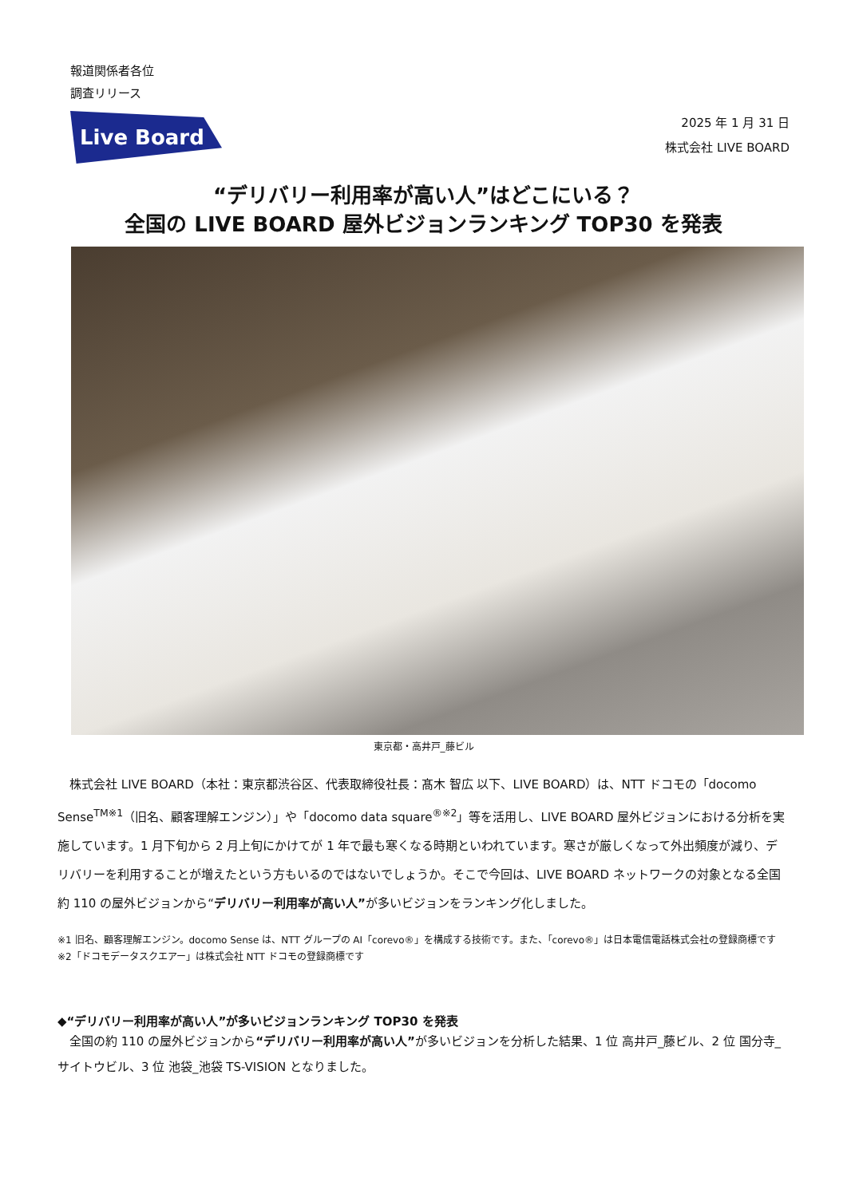報道関係者各位
調査リリース
Live Board
2025 年 1 月 31 日
株式会社 LIVE BOARD
“デリバリー利用率が高い人”はどこにいる？
全国の LIVE BOARD 屋外ビジョンランキング TOP30 を発表
東京都・高井戸_藤ビル
　株式会社 LIVE BOARD（本社：東京都渋谷区、代表取締役社長：髙木 智広 以下、LIVE BOARD）は、NTT ドコモの「docomo Sense<sup>TM※1</sup>（旧名、顧客理解エンジン）」や「docomo data square<sup>®※2</sup>」等を活用し、LIVE BOARD 屋外ビジョンにおける分析を実施しています。1 月下旬から 2 月上旬にかけてが 1 年で最も寒くなる時期といわれています。寒さが厳しくなって外出頻度が減り、デリバリーを利用することが増えたという方もいるのではないでしょうか。そこで今回は、LIVE BOARD ネットワークの対象となる全国約 110 の屋外ビジョンから“デリバリー利用率が高い人”が多いビジョンをランキング化しました。
※1 旧名、顧客理解エンジン。docomo Sense は、NTT グループの AI「corevo®」を構成する技術です。また、「corevo®」は日本電信電話株式会社の登録商標です
※2「ドコモデータスクエアー」は株式会社 NTT ドコモの登録商標です
◆“デリバリー利用率が高い人”が多いビジョンランキング TOP30 を発表
　全国の約 110 の屋外ビジョンから“デリバリー利用率が高い人”が多いビジョンを分析した結果、1 位 高井戸_藤ビル、2 位 国分寺_サイトウビル、3 位 池袋_池袋 TS-VISION となりました。